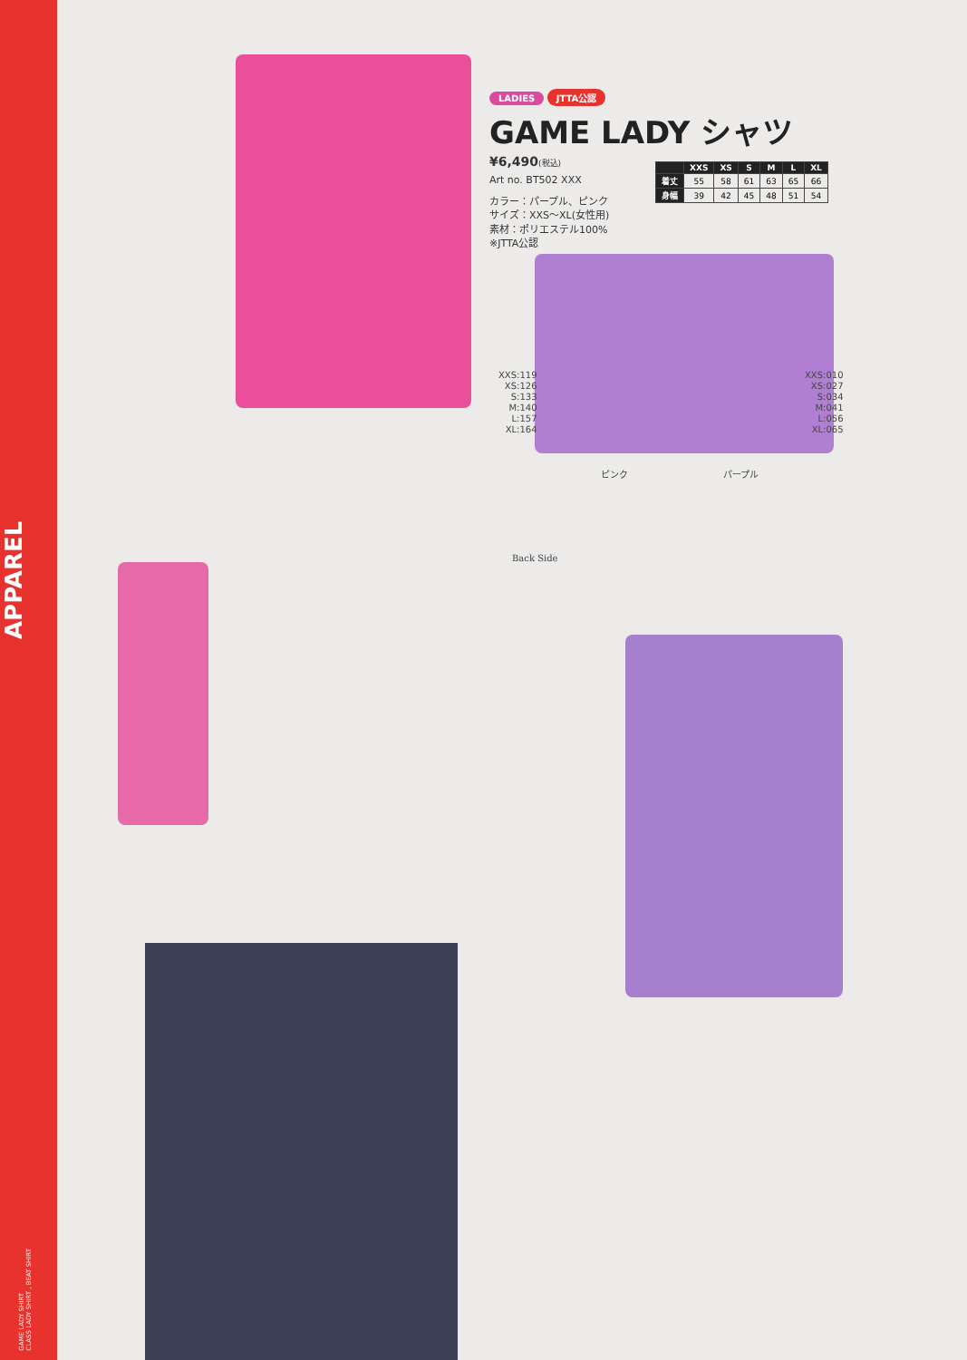APPAREL
GAME LADY SHIRT
CLASS LADY SHIRT , BEAT SHIRT
LADIES JTTA公認
GAME LADY シャツ
¥6,490(税込)
Art no. BT502 XXX
カラー：パープル、ピンク
サイズ：XXS〜XL(女性用)
素材：ポリエステル100%
※JTTA公認
| | XXS | XS | S | M | L | XL |
| --- | --- | --- | --- | --- | --- | --- |
| 着丈 | 55 | 58 | 61 | 63 | 65 | 66 |
| 身幅 | 39 | 42 | 45 | 48 | 51 | 54 |
XXS:119
XS:126
S:133
M:140
L:157
XL:164
XXS:010
XS:027
S:034
M:041
L:056
XL:065
ピンク パープル
Back Side